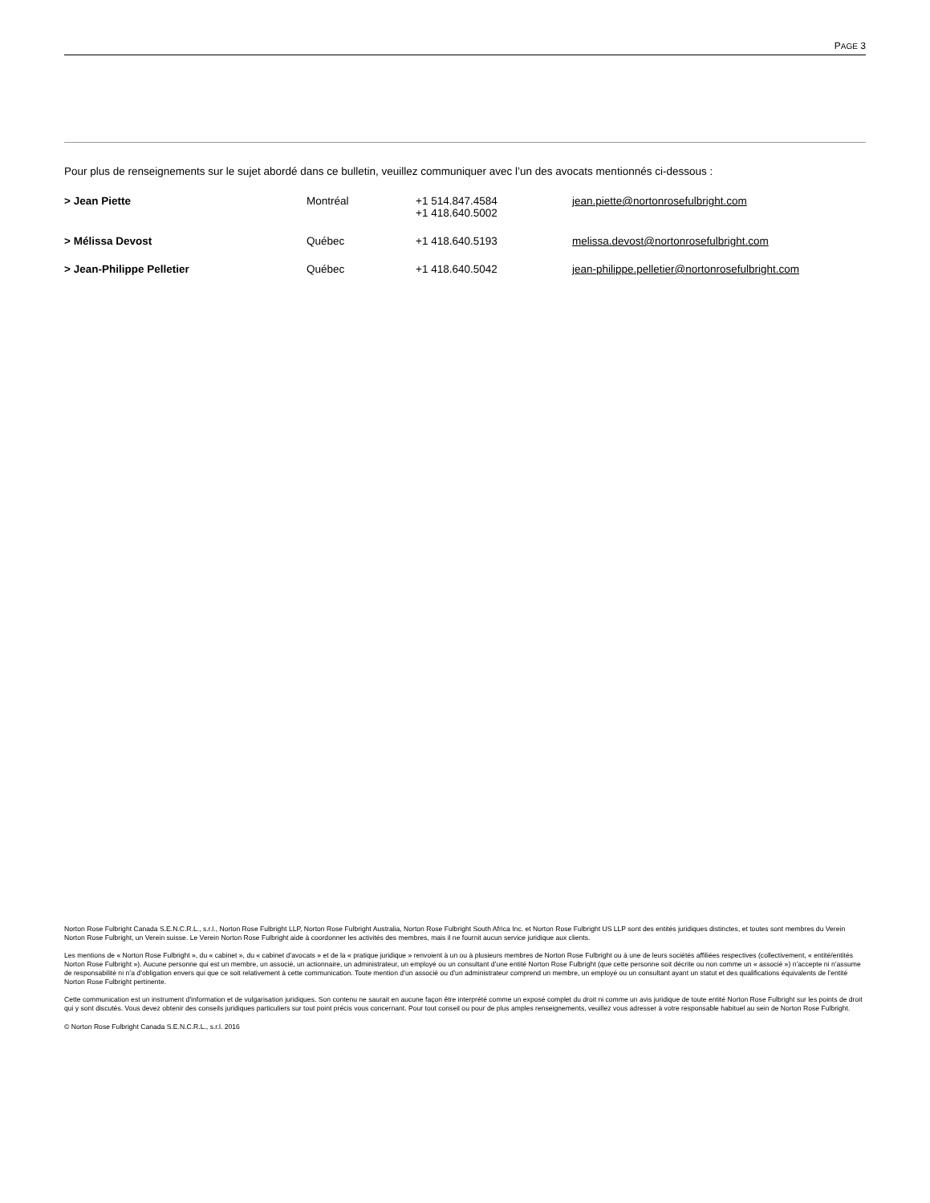PAGE 3
Pour plus de renseignements sur le sujet abordé dans ce bulletin, veuillez communiquer avec l’un des avocats mentionnés ci-dessous :
| > Jean Piette | Montréal | +1 514.847.4584 +1 418.640.5002 | jean.piette@nortonrosefulbright.com |
| > Mélissa Devost | Québec | +1 418.640.5193 | melissa.devost@nortonrosefulbright.com |
| > Jean-Philippe Pelletier | Québec | +1 418.640.5042 | jean-philippe.pelletier@nortonrosefulbright.com |
Norton Rose Fulbright Canada S.E.N.C.R.L., s.r.l., Norton Rose Fulbright LLP, Norton Rose Fulbright Australia, Norton Rose Fulbright South Africa Inc. et Norton Rose Fulbright US LLP sont des entités juridiques distinctes, et toutes sont membres du Verein Norton Rose Fulbright, un Verein suisse. Le Verein Norton Rose Fulbright aide à coordonner les activités des membres, mais il ne fournit aucun service juridique aux clients.
Les mentions de « Norton Rose Fulbright », du « cabinet », du « cabinet d’avocats » et de la « pratique juridique » renvoient à un ou à plusieurs membres de Norton Rose Fulbright ou à une de leurs sociétés affiliées respectives (collectivement, « entité/entités Norton Rose Fulbright »). Aucune personne qui est un membre, un associé, un actionnaire, un administrateur, un employé ou un consultant d’une entité Norton Rose Fulbright (que cette personne soit décrite ou non comme un « associé ») n’accepte ni n’assume de responsabilité ni n’a d’obligation envers qui que ce soit relativement à cette communication. Toute mention d’un associé ou d’un administrateur comprend un membre, un employé ou un consultant ayant un statut et des qualifications équivalents de l’entité Norton Rose Fulbright pertinente.
Cette communication est un instrument d’information et de vulgarisation juridiques. Son contenu ne saurait en aucune façon être interprété comme un exposé complet du droit ni comme un avis juridique de toute entité Norton Rose Fulbright sur les points de droit qui y sont discutés. Vous devez obtenir des conseils juridiques particuliers sur tout point précis vous concernant. Pour tout conseil ou pour de plus amples renseignements, veuillez vous adresser à votre responsable habituel au sein de Norton Rose Fulbright.
© Norton Rose Fulbright Canada S.E.N.C.R.L., s.r.l. 2016